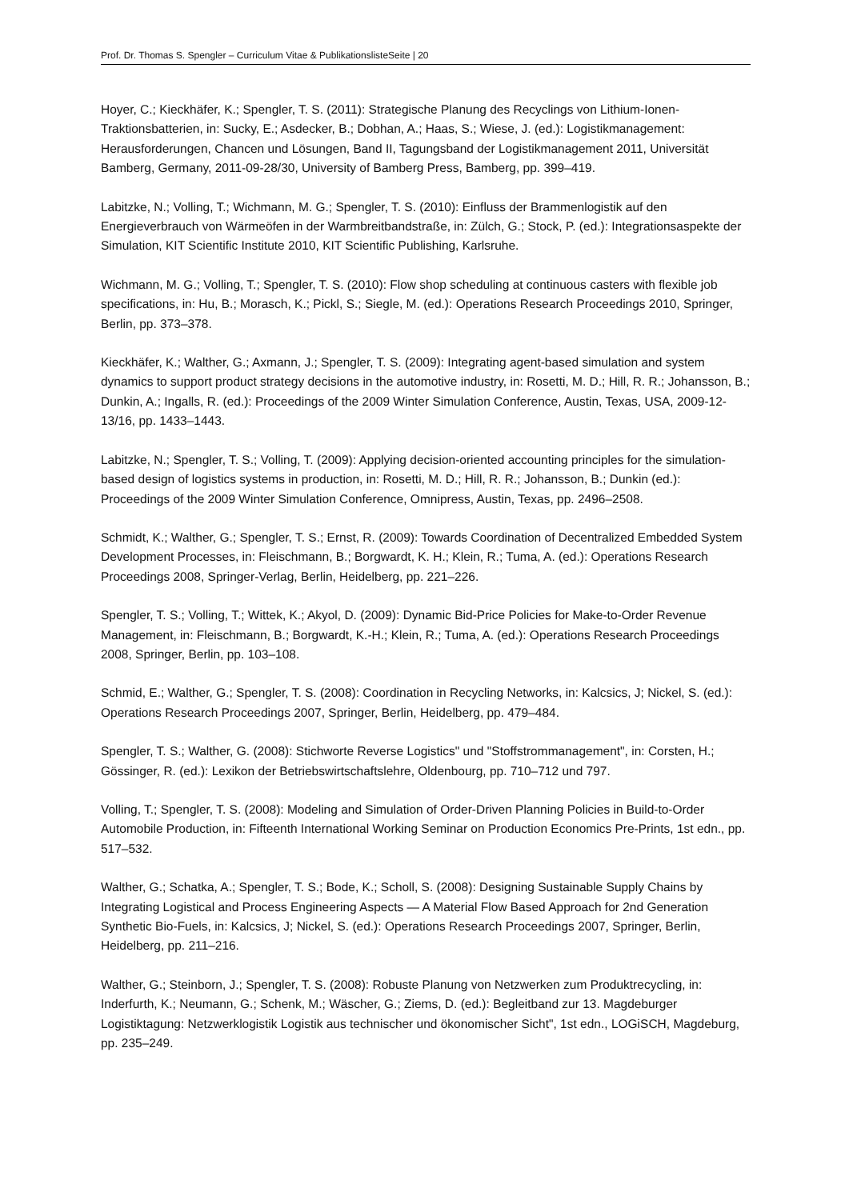Prof. Dr. Thomas S. Spengler – Curriculum Vitae & PublikationslisteSeite | 20
Hoyer, C.; Kieckhäfer, K.; Spengler, T. S. (2011): Strategische Planung des Recyclings von Lithium-Ionen-Traktionsbatterien, in: Sucky, E.; Asdecker, B.; Dobhan, A.; Haas, S.; Wiese, J. (ed.): Logistikmanagement: Herausforderungen, Chancen und Lösungen, Band II, Tagungsband der Logistikmanagement 2011, Universität Bamberg, Germany, 2011-09-28/30, University of Bamberg Press, Bamberg, pp. 399–419.
Labitzke, N.; Volling, T.; Wichmann, M. G.; Spengler, T. S. (2010): Einfluss der Brammenlogistik auf den Energieverbrauch von Wärmeöfen in der Warmbreitbandstraße, in: Zülch, G.; Stock, P. (ed.): Integrationsaspekte der Simulation, KIT Scientific Institute 2010, KIT Scientific Publishing, Karlsruhe.
Wichmann, M. G.; Volling, T.; Spengler, T. S. (2010): Flow shop scheduling at continuous casters with flexible job specifications, in: Hu, B.; Morasch, K.; Pickl, S.; Siegle, M. (ed.): Operations Research Proceedings 2010, Springer, Berlin, pp. 373–378.
Kieckhäfer, K.; Walther, G.; Axmann, J.; Spengler, T. S. (2009): Integrating agent-based simulation and system dynamics to support product strategy decisions in the automotive industry, in: Rosetti, M. D.; Hill, R. R.; Johansson, B.; Dunkin, A.; Ingalls, R. (ed.): Proceedings of the 2009 Winter Simulation Conference, Austin, Texas, USA, 2009-12-13/16, pp. 1433–1443.
Labitzke, N.; Spengler, T. S.; Volling, T. (2009): Applying decision-oriented accounting principles for the simulation-based design of logistics systems in production, in: Rosetti, M. D.; Hill, R. R.; Johansson, B.; Dunkin (ed.): Proceedings of the 2009 Winter Simulation Conference, Omnipress, Austin, Texas, pp. 2496–2508.
Schmidt, K.; Walther, G.; Spengler, T. S.; Ernst, R. (2009): Towards Coordination of Decentralized Embedded System Development Processes, in: Fleischmann, B.; Borgwardt, K. H.; Klein, R.; Tuma, A. (ed.): Operations Research Proceedings 2008, Springer-Verlag, Berlin, Heidelberg, pp. 221–226.
Spengler, T. S.; Volling, T.; Wittek, K.; Akyol, D. (2009): Dynamic Bid-Price Policies for Make-to-Order Revenue Management, in: Fleischmann, B.; Borgwardt, K.-H.; Klein, R.; Tuma, A. (ed.): Operations Research Proceedings 2008, Springer, Berlin, pp. 103–108.
Schmid, E.; Walther, G.; Spengler, T. S. (2008): Coordination in Recycling Networks, in: Kalcsics, J; Nickel, S. (ed.): Operations Research Proceedings 2007, Springer, Berlin, Heidelberg, pp. 479–484.
Spengler, T. S.; Walther, G. (2008): Stichworte Reverse Logistics" und "Stoffstrommanagement", in: Corsten, H.; Gössinger, R. (ed.): Lexikon der Betriebswirtschaftslehre, Oldenbourg, pp. 710–712 und 797.
Volling, T.; Spengler, T. S. (2008): Modeling and Simulation of Order-Driven Planning Policies in Build-to-Order Automobile Production, in: Fifteenth International Working Seminar on Production Economics Pre-Prints, 1st edn., pp. 517–532.
Walther, G.; Schatka, A.; Spengler, T. S.; Bode, K.; Scholl, S. (2008): Designing Sustainable Supply Chains by Integrating Logistical and Process Engineering Aspects — A Material Flow Based Approach for 2nd Generation Synthetic Bio-Fuels, in: Kalcsics, J; Nickel, S. (ed.): Operations Research Proceedings 2007, Springer, Berlin, Heidelberg, pp. 211–216.
Walther, G.; Steinborn, J.; Spengler, T. S. (2008): Robuste Planung von Netzwerken zum Produktrecycling, in: Inderfurth, K.; Neumann, G.; Schenk, M.; Wäscher, G.; Ziems, D. (ed.): Begleitband zur 13. Magdeburger Logistiktagung: Netzwerklogistik Logistik aus technischer und ökonomischer Sicht", 1st edn., LOGiSCH, Magdeburg, pp. 235–249.